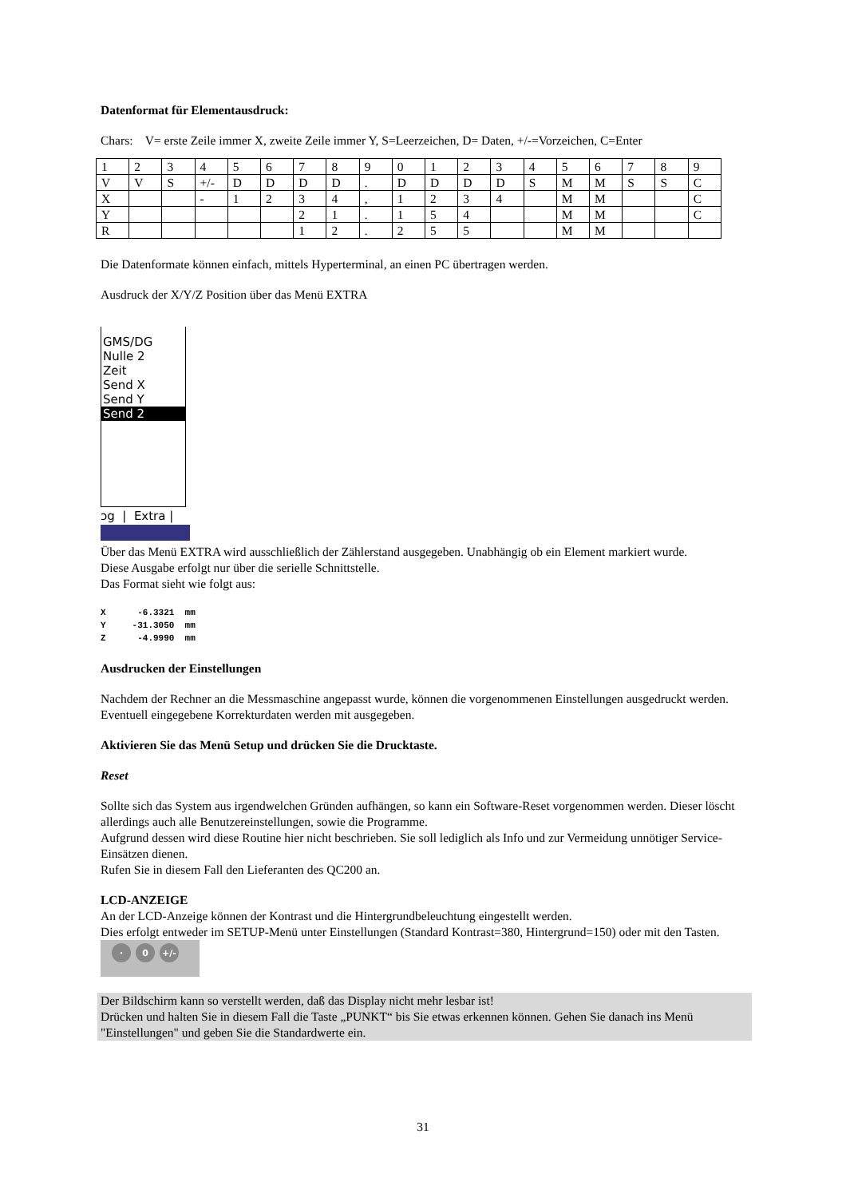Datenformat für Elementausdruck:
Chars: V= erste Zeile immer X, zweite Zeile immer Y, S=Leerzeichen, D= Daten, +/-=Vorzeichen, C=Enter
| 1 | 2 | 3 | 4 | 5 | 6 | 7 | 8 | 9 | 0 | 1 | 2 | 3 | 4 | 5 | 6 | 7 | 8 | 9 |
| V | V | S | +/- | D | D | D | D | . | D | D | D | D | S | M | M | S | S | C |
| X | | | - | 1 | 2 | 3 | 4 | , | 1 | 2 | 3 | 4 | | M | M | | | C |
| Y | | | | | | 2 | 1 | . | 1 | 5 | 4 | | | M | M | | | C |
| R | | | | | | 1 | 2 | . | 2 | 5 | 5 | | | M | M | | | |
Die Datenformate können einfach, mittels Hyperterminal, an einen PC übertragen werden.
Ausdruck der X/Y/Z Position über das Menü EXTRA
GMS/DG
Nulle 2
Zeit
Send X
Send Y
Send 2
ɔg | Extra |
Über das Menü EXTRA wird ausschließlich der Zählerstand ausgegeben. Unabhängig ob ein Element markiert wurde.
Diese Ausgabe erfolgt nur über die serielle Schnittstelle.
Das Format sieht wie folgt aus:
X      -6.3321  mm
Y     -31.3050  mm
Z      -4.9990  mm
Ausdrucken der Einstellungen
Nachdem der Rechner an die Messmaschine angepasst wurde, können die vorgenommenen Einstellungen ausgedruckt werden. Eventuell eingegebene Korrekturdaten werden mit ausgegeben.
Aktivieren Sie das Menü Setup und drücken Sie die Drucktaste.
Reset
Sollte sich das System aus irgendwelchen Gründen aufhängen, so kann ein Software-Reset vorgenommen werden. Dieser löscht allerdings auch alle Benutzereinstellungen, sowie die Programme.
Aufgrund dessen wird diese Routine hier nicht beschrieben. Sie soll lediglich als Info und zur Vermeidung unnötiger Service-Einsätzen dienen.
Rufen Sie in diesem Fall den Lieferanten des QC200 an.
LCD-ANZEIGE
An der LCD-Anzeige können der Kontrast und die Hintergrundbeleuchtung eingestellt werden.
Dies erfolgt entweder im SETUP-Menü unter Einstellungen (Standard Kontrast=380, Hintergrund=150) oder mit den Tasten.
· 0 +/-
Der Bildschirm kann so verstellt werden, daß das Display nicht mehr lesbar ist!
Drücken und halten Sie in diesem Fall die Taste „PUNKT“ bis Sie etwas erkennen können. Gehen Sie danach ins Menü "Einstellungen" und geben Sie die Standardwerte ein.
31